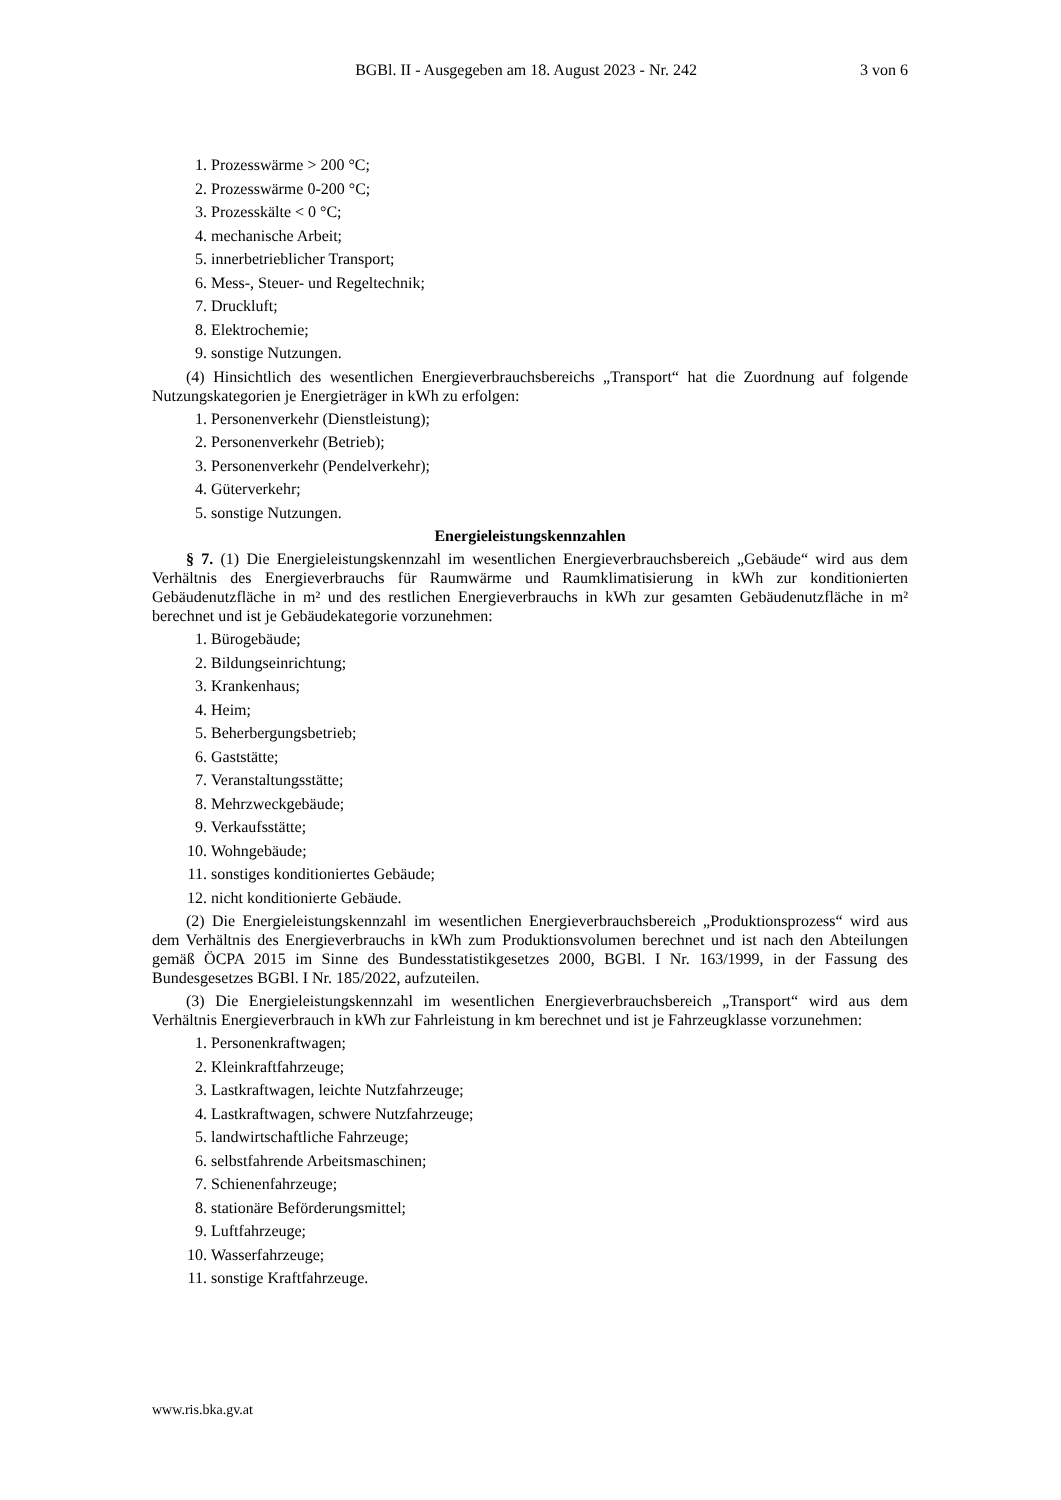BGBl. II - Ausgegeben am 18. August 2023 - Nr. 242 3 von 6
1. Prozesswärme > 200 °C;
2. Prozesswärme 0-200 °C;
3. Prozesskälte < 0 °C;
4. mechanische Arbeit;
5. innerbetrieblicher Transport;
6. Mess-, Steuer- und Regeltechnik;
7. Druckluft;
8. Elektrochemie;
9. sonstige Nutzungen.
(4) Hinsichtlich des wesentlichen Energieverbrauchsbereichs „Transport“ hat die Zuordnung auf folgende Nutzungskategorien je Energieträger in kWh zu erfolgen:
1. Personenverkehr (Dienstleistung);
2. Personenverkehr (Betrieb);
3. Personenverkehr (Pendelverkehr);
4. Güterverkehr;
5. sonstige Nutzungen.
Energieleistungskennzahlen
§ 7. (1) Die Energieleistungskennzahl im wesentlichen Energieverbrauchsbereich „Gebäude“ wird aus dem Verhältnis des Energieverbrauchs für Raumwärme und Raumklimatisierung in kWh zur konditionierten Gebäudenutzfläche in m² und des restlichen Energieverbrauchs in kWh zur gesamten Gebäudenutzfläche in m² berechnet und ist je Gebäudekategorie vorzunehmen:
1. Bürogebäude;
2. Bildungseinrichtung;
3. Krankenhaus;
4. Heim;
5. Beherbergungsbetrieb;
6. Gaststätte;
7. Veranstaltungsstätte;
8. Mehrzweckgebäude;
9. Verkaufsstätte;
10. Wohngebäude;
11. sonstiges konditioniertes Gebäude;
12. nicht konditionierte Gebäude.
(2) Die Energieleistungskennzahl im wesentlichen Energieverbrauchsbereich „Produktionsprozess“ wird aus dem Verhältnis des Energieverbrauchs in kWh zum Produktionsvolumen berechnet und ist nach den Abteilungen gemäß ÖCPA 2015 im Sinne des Bundesstatistikgesetzes 2000, BGBl. I Nr. 163/1999, in der Fassung des Bundesgesetzes BGBl. I Nr. 185/2022, aufzuteilen.
(3) Die Energieleistungskennzahl im wesentlichen Energieverbrauchsbereich „Transport“ wird aus dem Verhältnis Energieverbrauch in kWh zur Fahrleistung in km berechnet und ist je Fahrzeugklasse vorzunehmen:
1. Personenkraftwagen;
2. Kleinkraftfahrzeuge;
3. Lastkraftwagen, leichte Nutzfahrzeuge;
4. Lastkraftwagen, schwere Nutzfahrzeuge;
5. landwirtschaftliche Fahrzeuge;
6. selbstfahrende Arbeitsmaschinen;
7. Schienenfahrzeuge;
8. stationäre Beförderungsmittel;
9. Luftfahrzeuge;
10. Wasserfahrzeuge;
11. sonstige Kraftfahrzeuge.
www.ris.bka.gv.at